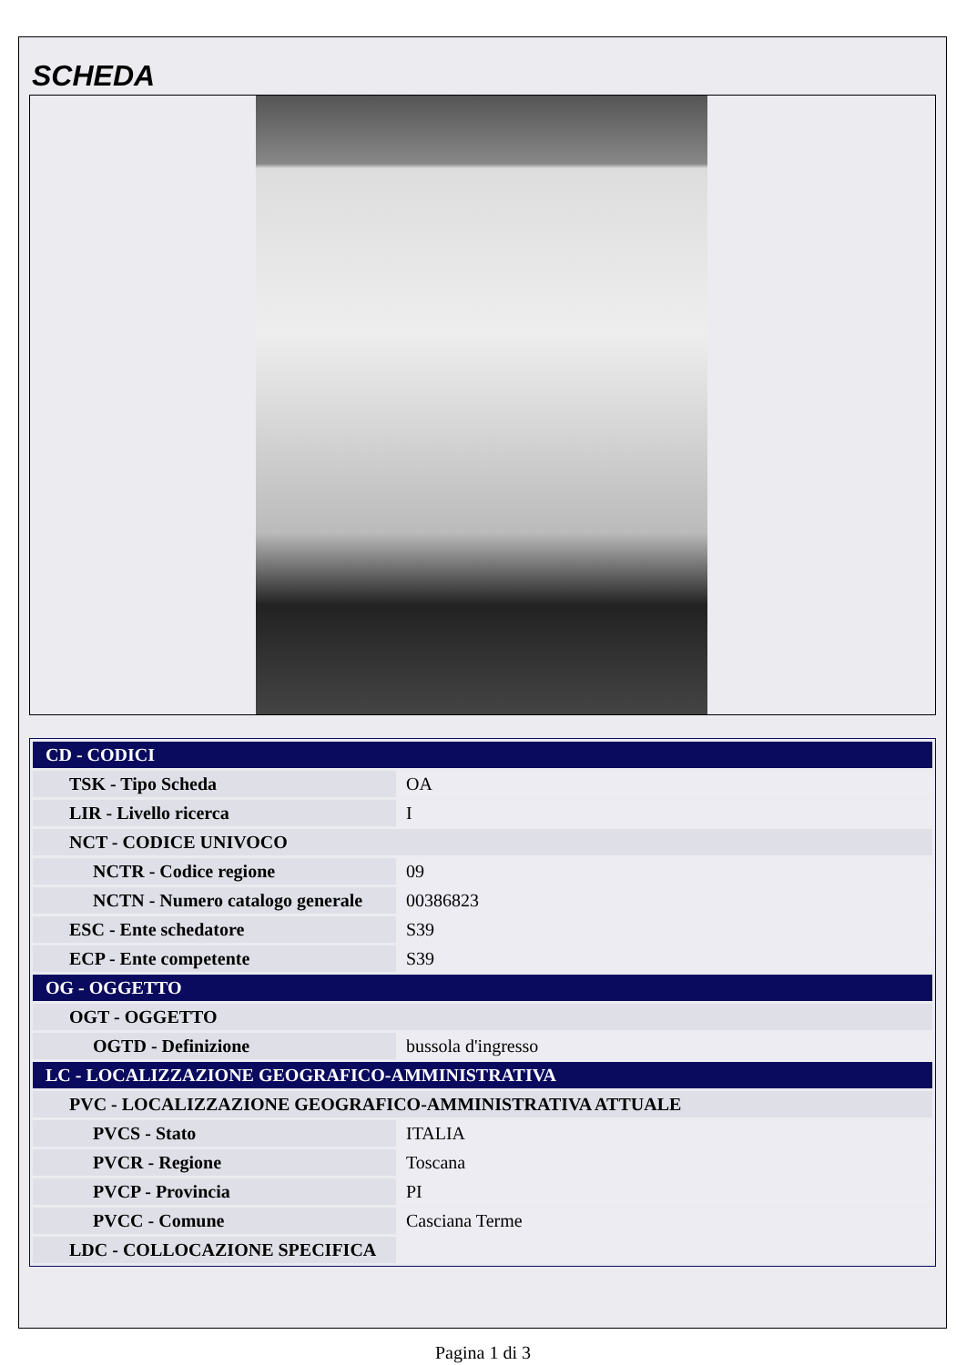SCHEDA
| CD - CODICI | |
| TSK - Tipo Scheda | OA |
| LIR - Livello ricerca | I |
| NCT - CODICE UNIVOCO | |
| NCTR - Codice regione | 09 |
| NCTN - Numero catalogo generale | 00386823 |
| ESC - Ente schedatore | S39 |
| ECP - Ente competente | S39 |
| OG - OGGETTO | |
| OGT - OGGETTO | |
| OGTD - Definizione | bussola d'ingresso |
| LC - LOCALIZZAZIONE GEOGRAFICO-AMMINISTRATIVA | |
| PVC - LOCALIZZAZIONE GEOGRAFICO-AMMINISTRATIVA ATTUALE | |
| PVCS - Stato | ITALIA |
| PVCR - Regione | Toscana |
| PVCP - Provincia | PI |
| PVCC - Comune | Casciana Terme |
| LDC - COLLOCAZIONE SPECIFICA | |
Pagina 1 di 3